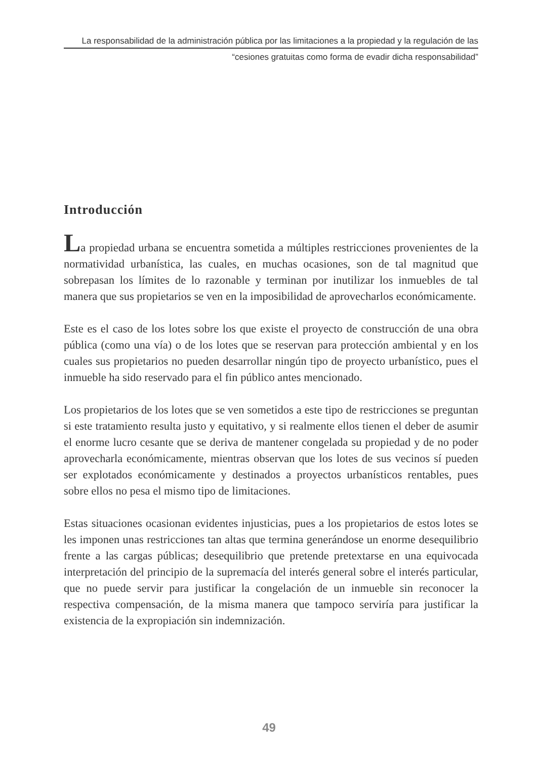La responsabilidad de la administración pública por las limitaciones a la propiedad y la regulación de las
“cesiones gratuitas como forma de evadir dicha responsabilidad”
Introducción
La propiedad urbana se encuentra sometida a múltiples restricciones provenientes de la normatividad urbanística, las cuales, en muchas ocasiones, son de tal magnitud que sobrepasan los límites de lo razonable y terminan por inutilizar los inmuebles de tal manera que sus propietarios se ven en la imposibilidad de aprovecharlos económicamente.
Este es el caso de los lotes sobre los que existe el proyecto de construcción de una obra pública (como una vía) o de los lotes que se reservan para protección ambiental y en los cuales sus propietarios no pueden desarrollar ningún tipo de proyecto urbanístico, pues el inmueble ha sido reservado para el fin público antes mencionado.
Los propietarios de los lotes que se ven sometidos a este tipo de restricciones se preguntan si este tratamiento resulta justo y equitativo, y si realmente ellos tienen el deber de asumir el enorme lucro cesante que se deriva de mantener congelada su propiedad y de no poder aprovecharla económicamente, mientras observan que los lotes de sus vecinos sí pueden ser explotados económicamente y destinados a proyectos urbanísticos rentables, pues sobre ellos no pesa el mismo tipo de limitaciones.
Estas situaciones ocasionan evidentes injusticias, pues a los propietarios de estos lotes se les imponen unas restricciones tan altas que termina generándose un enorme desequilibrio frente a las cargas públicas; desequilibrio que pretende pretextarse en una equivocada interpretación del principio de la supremacía del interés general sobre el interés particular, que no puede servir para justificar la congelación de un inmueble sin reconocer la respectiva compensación, de la misma manera que tampoco serviría para justificar la existencia de la expropiación sin indemnización.
49